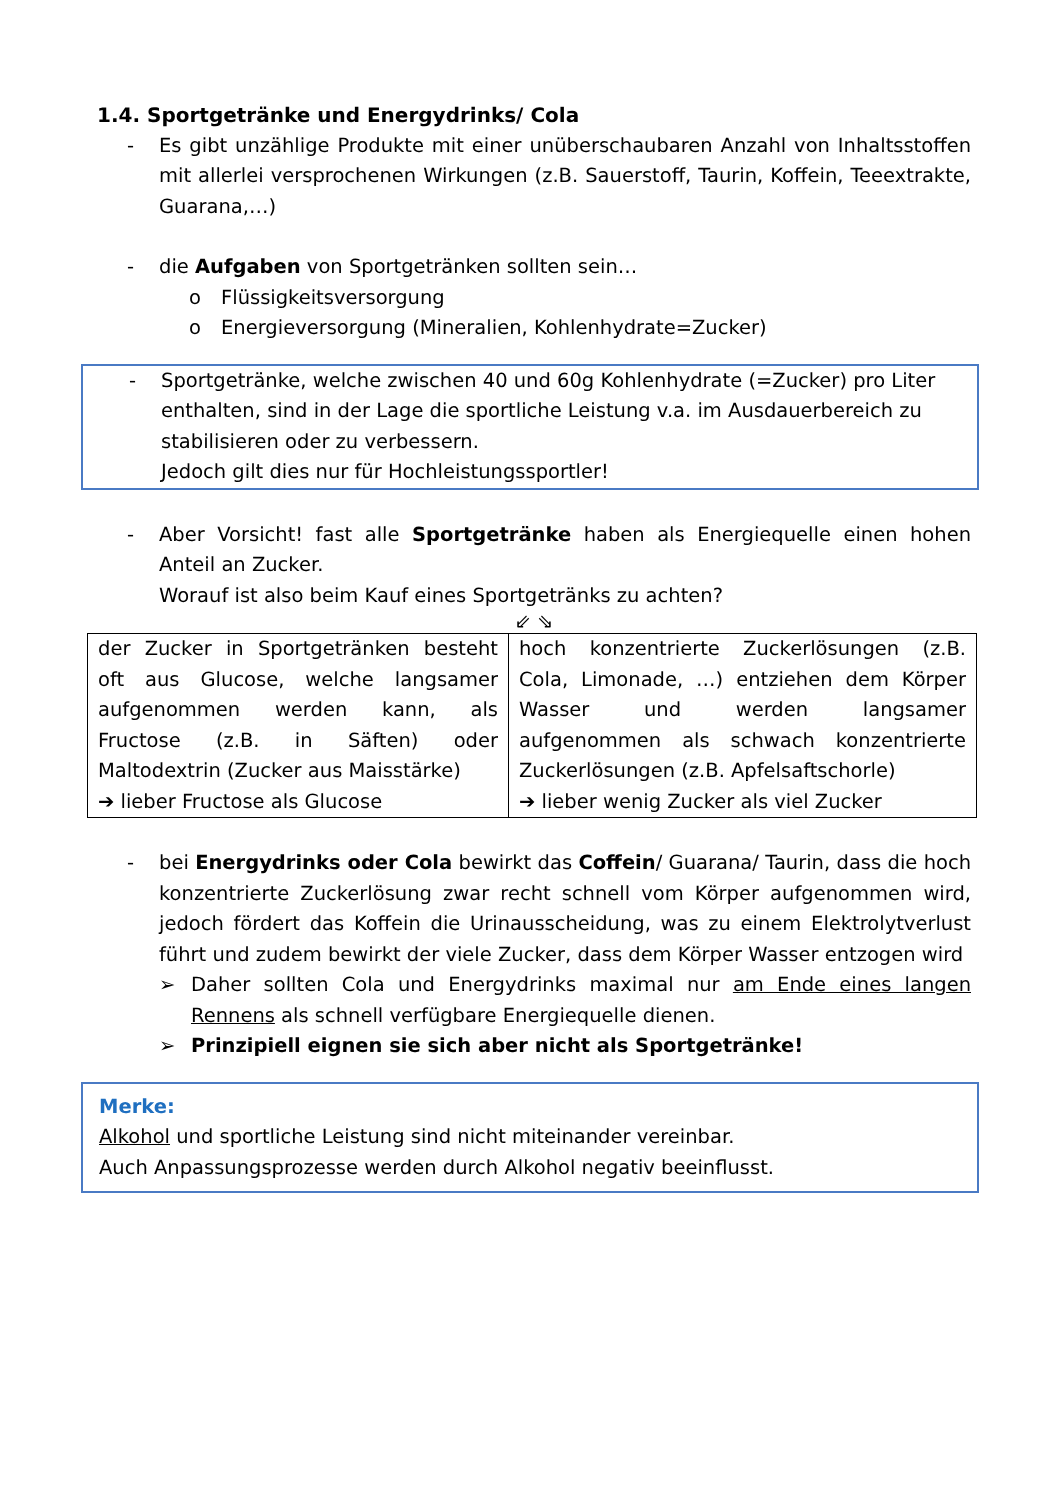1.4. Sportgetränke und Energydrinks/ Cola
- Es gibt unzählige Produkte mit einer unüberschaubaren Anzahl von Inhaltsstoffen mit allerlei versprochenen Wirkungen (z.B. Sauerstoff, Taurin, Koffein, Teeextrakte, Guarana,…)
- die Aufgaben von Sportgetränken sollten sein…
o Flüssigkeitsversorgung
o Energieversorgung (Mineralien, Kohlenhydrate=Zucker)
- Sportgetränke, welche zwischen 40 und 60g Kohlenhydrate (=Zucker) pro Liter enthalten, sind in der Lage die sportliche Leistung v.a. im Ausdauerbereich zu stabilisieren oder zu verbessern.
Jedoch gilt dies nur für Hochleistungssportler!
- Aber Vorsicht! fast alle Sportgetränke haben als Energiequelle einen hohen Anteil an Zucker.
Worauf ist also beim Kauf eines Sportgetränks zu achten?
⇙ ⇘
| der Zucker in Sportgetränken besteht oft aus Glucose, welche langsamer aufgenommen werden kann, als Fructose (z.B. in Säften) oder Maltodextrin (Zucker aus Maisstärke) ➔ lieber Fructose als Glucose | hoch konzentrierte Zuckerlösungen (z.B. Cola, Limonade, …) entziehen dem Körper Wasser und werden langsamer aufgenommen als schwach konzentrierte Zuckerlösungen (z.B. Apfelsaftschorle) ➔ lieber wenig Zucker als viel Zucker |
- bei Energydrinks oder Cola bewirkt das Coffein/ Guarana/ Taurin, dass die hoch konzentrierte Zuckerlösung zwar recht schnell vom Körper aufgenommen wird, jedoch fördert das Koffein die Urinausscheidung, was zu einem Elektrolytverlust führt und zudem bewirkt der viele Zucker, dass dem Körper Wasser entzogen wird
➢ Daher sollten Cola und Energydrinks maximal nur am Ende eines langen Rennens als schnell verfügbare Energiequelle dienen.
➢ Prinzipiell eignen sie sich aber nicht als Sportgetränke!
Merke:
Alkohol und sportliche Leistung sind nicht miteinander vereinbar.
Auch Anpassungsprozesse werden durch Alkohol negativ beeinflusst.